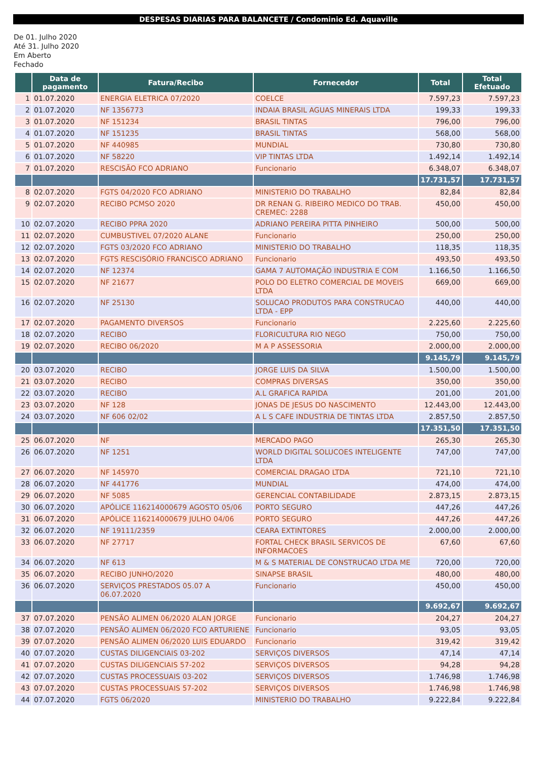DESPESAS DIARIAS PARA BALANCETE / Condominio Ed. Aquaville
De 01. Julho 2020
Até 31. Julho 2020
Em Aberto
Fechado
| | Data de pagamento | Fatura/Recibo | Fornecedor | Total | Total Efetuado |
| --- | --- | --- | --- | --- | --- |
| 1 | 01.07.2020 | ENERGIA ELETRICA 07/2020 | COELCE | 7.597,23 | 7.597,23 |
| 2 | 01.07.2020 | NF 1356773 | INDAIA BRASIL AGUAS MINERAIS LTDA | 199,33 | 199,33 |
| 3 | 01.07.2020 | NF 151234 | BRASIL TINTAS | 796,00 | 796,00 |
| 4 | 01.07.2020 | NF 151235 | BRASIL TINTAS | 568,00 | 568,00 |
| 5 | 01.07.2020 | NF 440985 | MUNDIAL | 730,80 | 730,80 |
| 6 | 01.07.2020 | NF 58220 | VIP TINTAS LTDA | 1.492,14 | 1.492,14 |
| 7 | 01.07.2020 | RESCISÃO FCO ADRIANO | Funcionario | 6.348,07 | 6.348,07 |
| | | | | 17.731,57 | 17.731,57 |
| 8 | 02.07.2020 | FGTS 04/2020 FCO ADRIANO | MINISTERIO DO TRABALHO | 82,84 | 82,84 |
| 9 | 02.07.2020 | RECIBO PCMSO 2020 | DR RENAN G. RIBEIRO MEDICO DO TRAB. CREMEC: 2288 | 450,00 | 450,00 |
| 10 | 02.07.2020 | RECIBO PPRA 2020 | ADRIANO PEREIRA PITTA PINHEIRO | 500,00 | 500,00 |
| 11 | 02.07.2020 | CUMBUSTIVEL 07/2020 ALANE | Funcionario | 250,00 | 250,00 |
| 12 | 02.07.2020 | FGTS 03/2020 FCO ADRIANO | MINISTERIO DO TRABALHO | 118,35 | 118,35 |
| 13 | 02.07.2020 | FGTS RESCISÓRIO FRANCISCO ADRIANO | Funcionario | 493,50 | 493,50 |
| 14 | 02.07.2020 | NF 12374 | GAMA 7 AUTOMAÇÃO INDUSTRIA E COM | 1.166,50 | 1.166,50 |
| 15 | 02.07.2020 | NF 21677 | POLO DO ELETRO COMERCIAL DE MOVEIS LTDA | 669,00 | 669,00 |
| 16 | 02.07.2020 | NF 25130 | SOLUCAO PRODUTOS PARA CONSTRUCAO LTDA - EPP | 440,00 | 440,00 |
| 17 | 02.07.2020 | PAGAMENTO DIVERSOS | Funcionario | 2.225,60 | 2.225,60 |
| 18 | 02.07.2020 | RECIBO | FLORICULTURA RIO NEGO | 750,00 | 750,00 |
| 19 | 02.07.2020 | RECIBO 06/2020 | M A P ASSESSORIA | 2.000,00 | 2.000,00 |
| | | | | 9.145,79 | 9.145,79 |
| 20 | 03.07.2020 | RECIBO | JORGE LUIS DA SILVA | 1.500,00 | 1.500,00 |
| 21 | 03.07.2020 | RECIBO | COMPRAS DIVERSAS | 350,00 | 350,00 |
| 22 | 03.07.2020 | RECIBO | A.L GRAFICA RAPIDA | 201,00 | 201,00 |
| 23 | 03.07.2020 | NF 128 | JONAS DE JESUS DO NASCIMENTO | 12.443,00 | 12.443,00 |
| 24 | 03.07.2020 | NF 606 02/02 | A L S CAFE INDUSTRIA DE TINTAS LTDA | 2.857,50 | 2.857,50 |
| | | | | 17.351,50 | 17.351,50 |
| 25 | 06.07.2020 | NF | MERCADO PAGO | 265,30 | 265,30 |
| 26 | 06.07.2020 | NF 1251 | WORLD DIGITAL SOLUCOES INTELIGENTE LTDA | 747,00 | 747,00 |
| 27 | 06.07.2020 | NF 145970 | COMERCIAL DRAGAO LTDA | 721,10 | 721,10 |
| 28 | 06.07.2020 | NF 441776 | MUNDIAL | 474,00 | 474,00 |
| 29 | 06.07.2020 | NF 5085 | GERENCIAL CONTABILIDADE | 2.873,15 | 2.873,15 |
| 30 | 06.07.2020 | APÓLICE 116214000679 AGOSTO 05/06 | PORTO SEGURO | 447,26 | 447,26 |
| 31 | 06.07.2020 | APÓLICE 116214000679 JULHO 04/06 | PORTO SEGURO | 447,26 | 447,26 |
| 32 | 06.07.2020 | NF 19111/2359 | CEARA EXTINTORES | 2.000,00 | 2.000,00 |
| 33 | 06.07.2020 | NF 27717 | FORTAL CHECK BRASIL SERVICOS DE INFORMACOES | 67,60 | 67,60 |
| 34 | 06.07.2020 | NF 613 | M & S MATERIAL DE CONSTRUCAO LTDA ME | 720,00 | 720,00 |
| 35 | 06.07.2020 | RECIBO JUNHO/2020 | SINAPSE BRASIL | 480,00 | 480,00 |
| 36 | 06.07.2020 | SERVIÇOS PRESTADOS 05.07 A 06.07.2020 | Funcionario | 450,00 | 450,00 |
| | | | | 9.692,67 | 9.692,67 |
| 37 | 07.07.2020 | PENSÃO ALIMEN 06/2020 ALAN JORGE | Funcionario | 204,27 | 204,27 |
| 38 | 07.07.2020 | PENSÃO ALIMEN 06/2020 FCO ARTURIENE | Funcionario | 93,05 | 93,05 |
| 39 | 07.07.2020 | PENSÃO ALIMEN 06/2020 LUIS EDUARDO | Funcionario | 319,42 | 319,42 |
| 40 | 07.07.2020 | CUSTAS DILIGENCIAIS 03-202 | SERVIÇOS DIVERSOS | 47,14 | 47,14 |
| 41 | 07.07.2020 | CUSTAS DILIGENCIAIS 57-202 | SERVIÇOS DIVERSOS | 94,28 | 94,28 |
| 42 | 07.07.2020 | CUSTAS PROCESSUAIS 03-202 | SERVIÇOS DIVERSOS | 1.746,98 | 1.746,98 |
| 43 | 07.07.2020 | CUSTAS PROCESSUAIS 57-202 | SERVIÇOS DIVERSOS | 1.746,98 | 1.746,98 |
| 44 | 07.07.2020 | FGTS 06/2020 | MINISTERIO DO TRABALHO | 9.222,84 | 9.222,84 |